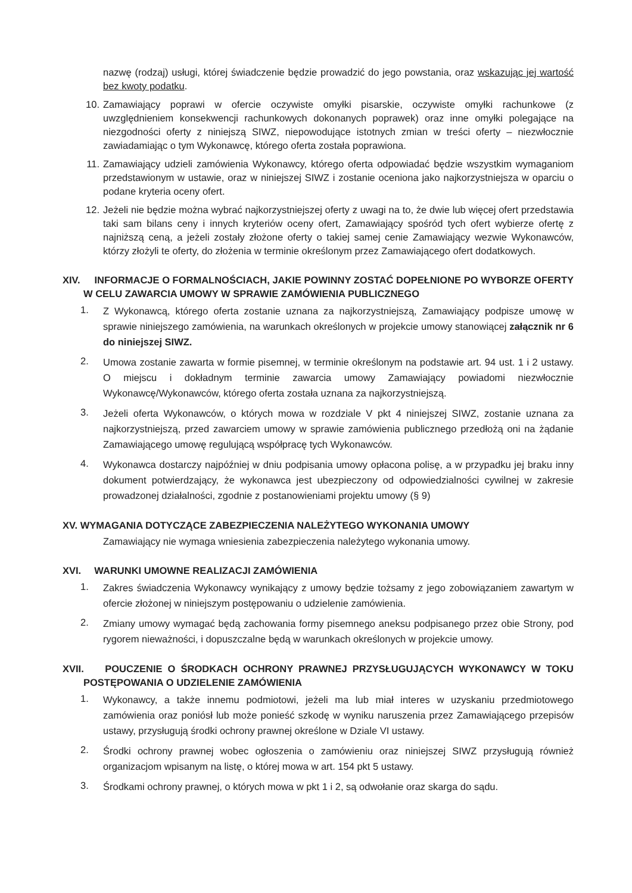nazwę (rodzaj) usługi, której świadczenie będzie prowadzić do jego powstania, oraz wskazując jej wartość bez kwoty podatku.
10. Zamawiający poprawi w ofercie oczywiste omyłki pisarskie, oczywiste omyłki rachunkowe (z uwzględnieniem konsekwencji rachunkowych dokonanych poprawek) oraz inne omyłki polegające na niezgodności oferty z niniejszą SIWZ, niepowodujące istotnych zmian w treści oferty – niezwłocznie zawiadamiając o tym Wykonawcę, którego oferta została poprawiona.
11. Zamawiający udzieli zamówienia Wykonawcy, którego oferta odpowiadać będzie wszystkim wymaganiom przedstawionym w ustawie, oraz w niniejszej SIWZ i zostanie oceniona jako najkorzystniejsza w oparciu o podane kryteria oceny ofert.
12. Jeżeli nie będzie można wybrać najkorzystniejszej oferty z uwagi na to, że dwie lub więcej ofert przedstawia taki sam bilans ceny i innych kryteriów oceny ofert, Zamawiający spośród tych ofert wybierze ofertę z najniższą ceną, a jeżeli zostały złożone oferty o takiej samej cenie Zamawiający wezwie Wykonawców, którzy złożyli te oferty, do złożenia w terminie określonym przez Zamawiającego ofert dodatkowych.
XIV. INFORMACJE O FORMALNOŚCIACH, JAKIE POWINNY ZOSTAĆ DOPEŁNIONE PO WYBORZE OFERTY W CELU ZAWARCIA UMOWY W SPRAWIE ZAMÓWIENIA PUBLICZNEGO
1.
Z Wykonawcą, którego oferta zostanie uznana za najkorzystniejszą, Zamawiający podpisze umowę w sprawie niniejszego zamówienia, na warunkach określonych w projekcie umowy stanowiącej załącznik nr 6 do niniejszej SIWZ.
2.
Umowa zostanie zawarta w formie pisemnej, w terminie określonym na podstawie art. 94 ust. 1 i 2 ustawy. O miejscu i dokładnym terminie zawarcia umowy Zamawiający powiadomi niezwłocznie Wykonawcę/Wykonawców, którego oferta została uznana za najkorzystniejszą.
3.
Jeżeli oferta Wykonawców, o których mowa w rozdziale V pkt 4 niniejszej SIWZ, zostanie uznana za najkorzystniejszą, przed zawarciem umowy w sprawie zamówienia publicznego przedłożą oni na żądanie Zamawiającego umowę regulującą współpracę tych Wykonawców.
4.
Wykonawca dostarczy najpóźniej w dniu podpisania umowy opłacona polisę, a w przypadku jej braku inny dokument potwierdzający, że wykonawca jest ubezpieczony od odpowiedzialności cywilnej w zakresie prowadzonej działalności, zgodnie z postanowieniami projektu umowy (§ 9)
XV. WYMAGANIA DOTYCZĄCE ZABEZPIECZENIA NALEŻYTEGO WYKONANIA UMOWY
Zamawiający nie wymaga wniesienia zabezpieczenia należytego wykonania umowy.
XVI. WARUNKI UMOWNE REALIZACJI ZAMÓWIENIA
1.
Zakres świadczenia Wykonawcy wynikający z umowy będzie tożsamy z jego zobowiązaniem zawartym w ofercie złożonej w niniejszym postępowaniu o udzielenie zamówienia.
2.
Zmiany umowy wymagać będą zachowania formy pisemnego aneksu podpisanego przez obie Strony, pod rygorem nieważności, i dopuszczalne będą w warunkach określonych w projekcie umowy.
XVII. POUCZENIE O ŚRODKACH OCHRONY PRAWNEJ PRZYSŁUGUJĄCYCH WYKONAWCY W TOKU POSTĘPOWANIA O UDZIELENIE ZAMÓWIENIA
1.
Wykonawcy, a także innemu podmiotowi, jeżeli ma lub miał interes w uzyskaniu przedmiotowego zamówienia oraz poniósł lub może ponieść szkodę w wyniku naruszenia przez Zamawiającego przepisów ustawy, przysługują środki ochrony prawnej określone w Dziale VI ustawy.
2.
Środki ochrony prawnej wobec ogłoszenia o zamówieniu oraz niniejszej SIWZ przysługują również organizacjom wpisanym na listę, o której mowa w art. 154 pkt 5 ustawy.
3.
Środkami ochrony prawnej, o których mowa w pkt 1 i 2, są odwołanie oraz skarga do sądu.